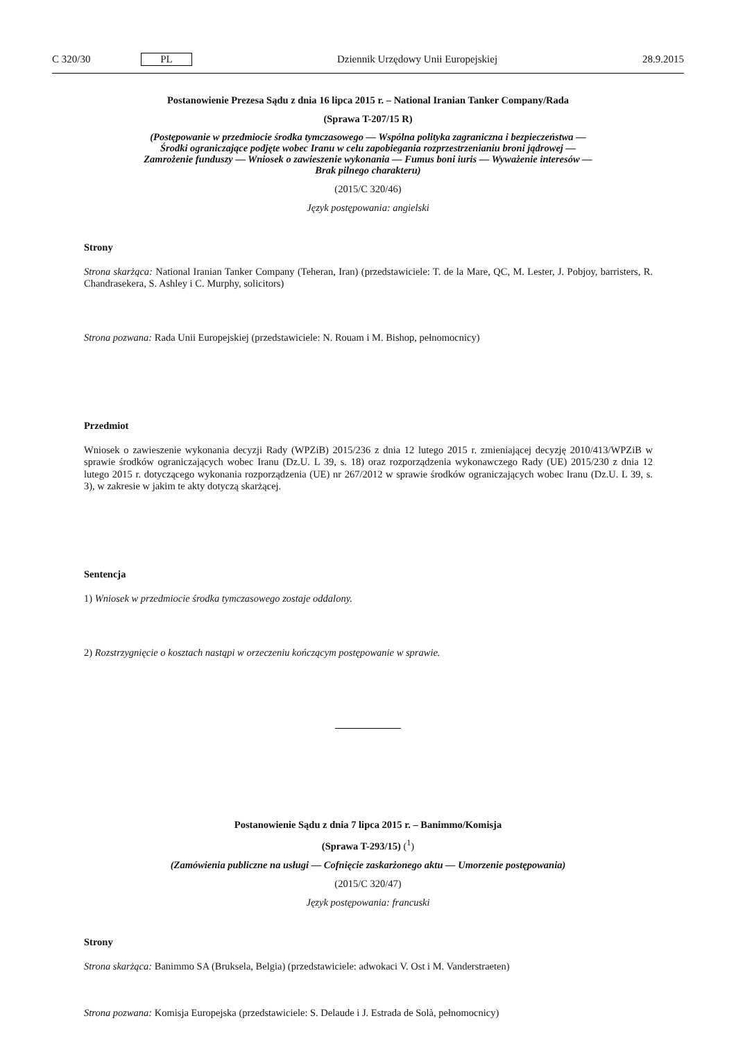C 320/30 PL Dziennik Urzędowy Unii Europejskiej 28.9.2015
Postanowienie Prezesa Sądu z dnia 16 lipca 2015 r. – National Iranian Tanker Company/Rada
(Sprawa T-207/15 R)
(Postępowanie w przedmiocie środka tymczasowego — Wspólna polityka zagraniczna i bezpieczeństwa — Środki ograniczające podjęte wobec Iranu w celu zapobiegania rozprzestrzenianiu broni jądrowej — Zamrożenie funduszy — Wniosek o zawieszenie wykonania — Fumus boni iuris — Wyważenie interesów — Brak pilnego charakteru)
(2015/C 320/46)
Język postępowania: angielski
Strony
Strona skarżąca: National Iranian Tanker Company (Teheran, Iran) (przedstawiciele: T. de la Mare, QC, M. Lester, J. Pobjoy, barristers, R. Chandrasekera, S. Ashley i C. Murphy, solicitors)
Strona pozwana: Rada Unii Europejskiej (przedstawiciele: N. Rouam i M. Bishop, pełnomocnicy)
Przedmiot
Wniosek o zawieszenie wykonania decyzji Rady (WPZiB) 2015/236 z dnia 12 lutego 2015 r. zmieniającej decyzję 2010/413/WPZiB w sprawie środków ograniczających wobec Iranu (Dz.U. L 39, s. 18) oraz rozporządzenia wykonawczego Rady (UE) 2015/230 z dnia 12 lutego 2015 r. dotyczącego wykonania rozporządzenia (UE) nr 267/2012 w sprawie środków ograniczających wobec Iranu (Dz.U. L 39, s. 3), w zakresie w jakim te akty dotyczą skarżącej.
Sentencja
1) Wniosek w przedmiocie środka tymczasowego zostaje oddalony.
2) Rozstrzygnięcie o kosztach nastąpi w orzeczeniu kończącym postępowanie w sprawie.
Postanowienie Sądu z dnia 7 lipca 2015 r. – Banimmo/Komisja
(Sprawa T-293/15) (<sup>1</sup>)
(Zamówienia publiczne na usługi — Cofnięcie zaskarżonego aktu — Umorzenie postępowania)
(2015/C 320/47)
Język postępowania: francuski
Strony
Strona skarżąca: Banimmo SA (Bruksela, Belgia) (przedstawiciele: adwokaci V. Ost i M. Vanderstraeten)
Strona pozwana: Komisja Europejska (przedstawiciele: S. Delaude i J. Estrada de Solà, pełnomocnicy)